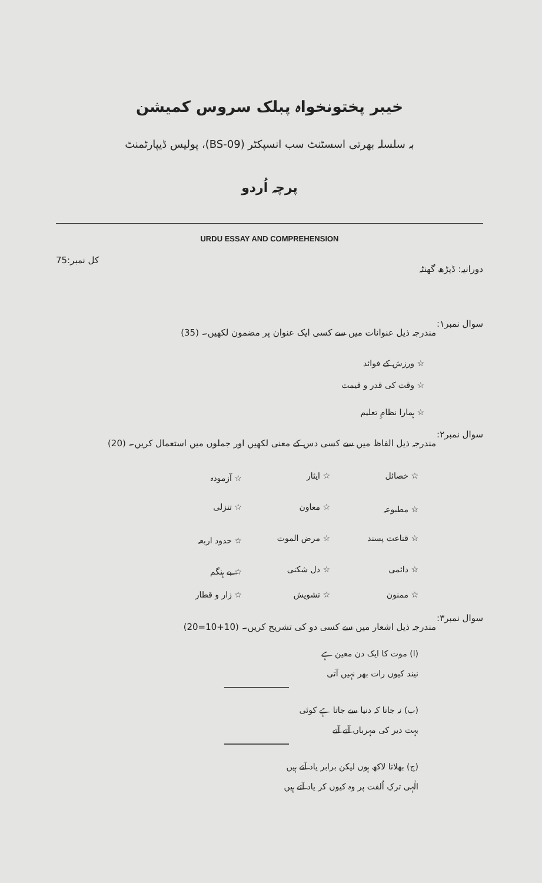خیبر پختونخواہ پبلک سروس کمیشن
بہ سلسلہ بھرتی اسسٹنٹ سب انسپکٹر (BS-09)، پولیس ڈیپارٹمنٹ
پرچہ اُردو
URDU ESSAY AND COMPREHENSION
دورانیہ: ڈیڑھ گھنٹہ کل نمبر:75
سوال نمبر۱: مندرجہ ذیل عنوانات میں سے کسی ایک عنوان پر مضمون لکھیں۔ (35)
☆ ورزش کے فوائد
☆ وقت کی قدر و قیمت
☆ ہمارا نظامِ تعلیم
سوال نمبر۲: مندرجہ ذیل الفاظ میں سے کسی دس کے معنی لکھیں اور جملوں میں استعمال کریں۔ (20)
| ☆ خصائل | ☆ ایثار | ☆ آزمودہ |
| ☆ مطبوعہ | ☆ معاون | ☆ تنزلی |
| ☆ قناعت پسند | ☆ مرض الموت | ☆ حدود اربعہ |
| ☆ دائمی | ☆ دل شکنی | ☆ بے ہنگم |
| ☆ ممنون | ☆ تشویش | ☆ زار و قطار |
سوال نمبر۳: مندرجہ ذیل اشعار میں سے کسی دو کی تشریح کریں۔ (10+10=20)
(ا) موت کا ایک دن معین ہے
نیند کیوں رات بھر نہیں آتی
(ب) نہ جانا کہ دنیا سے جاتا ہے کوئی
بہت دیر کی مہرباں آتے آتے
(ج) بھلاتا لاکھ ہوں لیکن برابر یاد آتے ہیں
الٰہی ترکِ اُلفت پر وہ کیوں کر یاد آتے ہیں